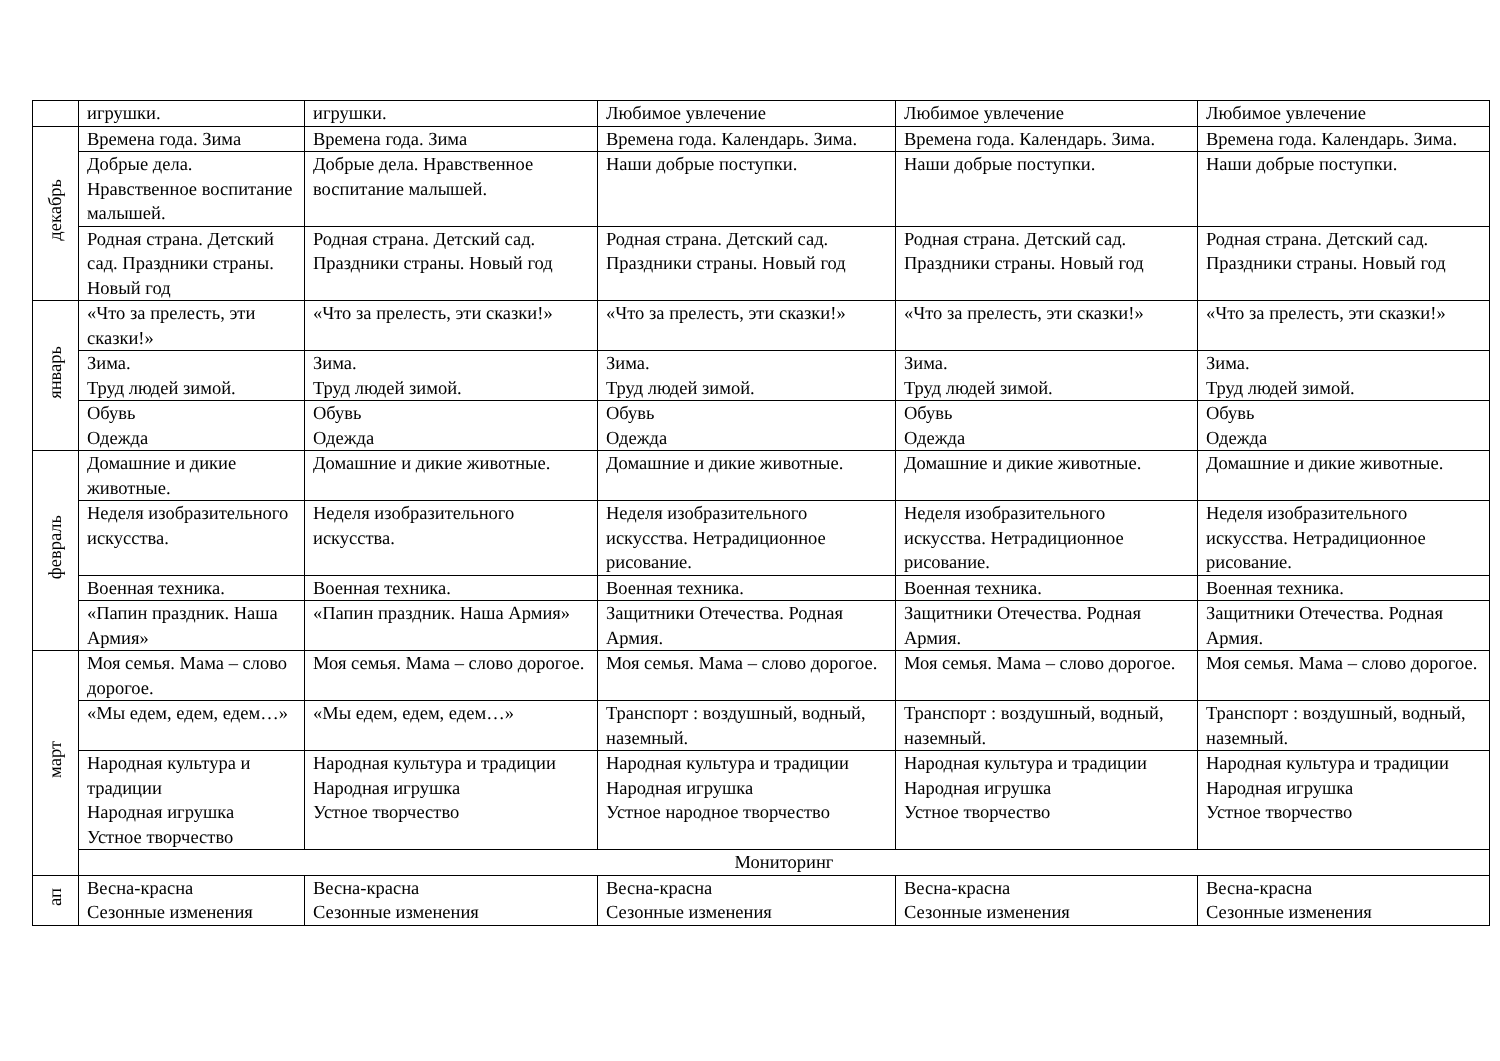| | игрушки. | игрушки. | Любимое увлечение | Любимое увлечение | Любимое увлечение |
| декабрь | Времена года. Зима | Времена года. Зима | Времена года. Календарь. Зима. | Времена года. Календарь. Зима. | Времена года. Календарь. Зима. |
| | Добрые дела. Нравственное воспитание малышей. | Добрые дела. Нравственное воспитание малышей. | Наши добрые поступки. | Наши добрые поступки. | Наши добрые поступки. |
| | Родная страна. Детский сад. Праздники страны. Новый год | Родная страна. Детский сад. Праздники страны. Новый год | Родная страна. Детский сад. Праздники страны. Новый год | Родная страна. Детский сад. Праздники страны. Новый год | Родная страна. Детский сад. Праздники страны. Новый год |
| январь | «Что за прелесть, эти сказки!» | «Что за прелесть, эти сказки!» | «Что за прелесть, эти сказки!» | «Что за прелесть, эти сказки!» | «Что за прелесть, эти сказки!» |
| | Зима. Труд людей зимой. | Зима. Труд людей зимой. | Зима. Труд людей зимой. | Зима. Труд людей зимой. | Зима. Труд людей зимой. |
| | Обувь Одежда | Обувь Одежда | Обувь Одежда | Обувь Одежда | Обувь Одежда |
| февраль | Домашние и дикие животные. | Домашние и дикие животные. | Домашние и дикие животные. | Домашние и дикие животные. | Домашние и дикие животные. |
| | Неделя изобразительного искусства. | Неделя изобразительного искусства. | Неделя изобразительного искусства. Нетрадиционное рисование. | Неделя изобразительного искусства. Нетрадиционное рисование. | Неделя изобразительного искусства. Нетрадиционное рисование. |
| | Военная техника. | Военная техника. | Военная техника. | Военная техника. | Военная техника. |
| | «Папин праздник. Наша Армия» | «Папин праздник. Наша Армия» | Защитники Отечества. Родная Армия. | Защитники Отечества. Родная Армия. | Защитники Отечества. Родная Армия. |
| март | Моя семья. Мама – слово дорогое. | Моя семья. Мама – слово дорогое. | Моя семья. Мама – слово дорогое. | Моя семья. Мама – слово дорогое. | Моя семья. Мама – слово дорогое. |
| | «Мы едем, едем, едем…» | «Мы едем, едем, едем…» | Транспорт : воздушный, водный, наземный. | Транспорт : воздушный, водный, наземный. | Транспорт : воздушный, водный, наземный. |
| | Народная культура и традиции Народная игрушка Устное творчество | Народная культура и традиции Народная игрушка Устное творчество | Народная культура и традиции Народная игрушка Устное народное творчество | Народная культура и традиции Народная игрушка Устное творчество | Народная культура и традиции Народная игрушка Устное творчество |
| | Мониторинг | | | | |
| ап | Весна-красна Сезонные изменения | Весна-красна Сезонные изменения | Весна-красна Сезонные изменения | Весна-красна Сезонные изменения | Весна-красна Сезонные изменения |